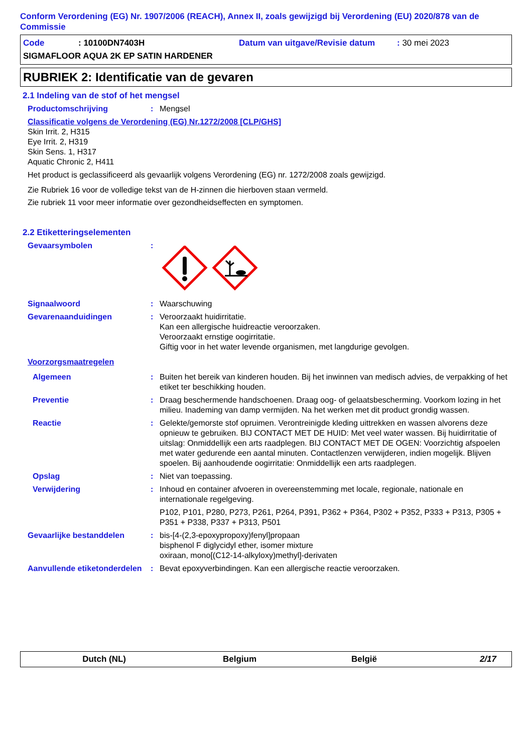Conform Verordening (EG) Nr. 1907/2006 (REACH), Annex II, zoals gewijzigd bij Verordening (EU) 2020/878 van de Commissie
Code: 10100DN7403H Datum van uitgave/Revisie datum: 30 mei 2023
SIGMAFLOOR AQUA 2K EP SATIN HARDENER
RUBRIEK 2: Identificatie van de gevaren
2.1 Indeling van de stof of het mengsel
Productomschrijving: Mengsel
Classificatie volgens de Verordening (EG) Nr.1272/2008 [CLP/GHS]
Skin Irrit. 2, H315
Eye Irrit. 2, H319
Skin Sens. 1, H317
Aquatic Chronic 2, H411
Het product is geclassificeerd als gevaarlijk volgens Verordening (EG) nr. 1272/2008 zoals gewijzigd.
Zie Rubriek 16 voor de volledige tekst van de H-zinnen die hierboven staan vermeld.
Zie rubriek 11 voor meer informatie over gezondheidseffecten en symptomen.
2.2 Etiketteringselementen
Gevaarsymbolen:
Signaalwoord: Waarschuwing
Gevarenaanduidingen: Veroorzaakt huidirritatie.
Kan een allergische huidreactie veroorzaken.
Veroorzaakt ernstige oogirritatie.
Giftig voor in het water levende organismen, met langdurige gevolgen.
Voorzorgsmaatregelen
Algemeen: Buiten het bereik van kinderen houden. Bij het inwinnen van medisch advies, de verpakking of het etiket ter beschikking houden.
Preventie: Draag beschermende handschoenen. Draag oog- of gelaatsbescherming. Voorkom lozing in het milieu. Inademing van damp vermijden. Na het werken met dit product grondig wassen.
Reactie: Gelekte/gemorste stof opruimen. Verontreinigde kleding uittrekken en wassen alvorens deze opnieuw te gebruiken. BIJ CONTACT MET DE HUID: Met veel water wassen. Bij huidirritatie of uitslag: Onmiddellijk een arts raadplegen. BIJ CONTACT MET DE OGEN: Voorzichtig afspoelen met water gedurende een aantal minuten. Contactlenzen verwijderen, indien mogelijk. Blijven spoelen. Bij aanhoudende oogirritatie: Onmiddellijk een arts raadplegen.
Opslag: Niet van toepassing.
Verwijdering: Inhoud en container afvoeren in overeenstemming met locale, regionale, nationale en internationale regelgeving.
P102, P101, P280, P273, P261, P264, P391, P362 + P364, P302 + P352, P333 + P313, P305 + P351 + P338, P337 + P313, P501
Gevaarlijke bestanddelen: bis-[4-(2,3-epoxypropoxy)fenyl]propaan
bisphenol F diglycidyl ether, isomer mixture
oxiraan, mono[(C12-14-alkyloxy)methyl]-derivaten
Aanvullende etiketonderdelen: Bevat epoxyverbindingen. Kan een allergische reactie veroorzaken.
Dutch (NL) Belgium België 2/17